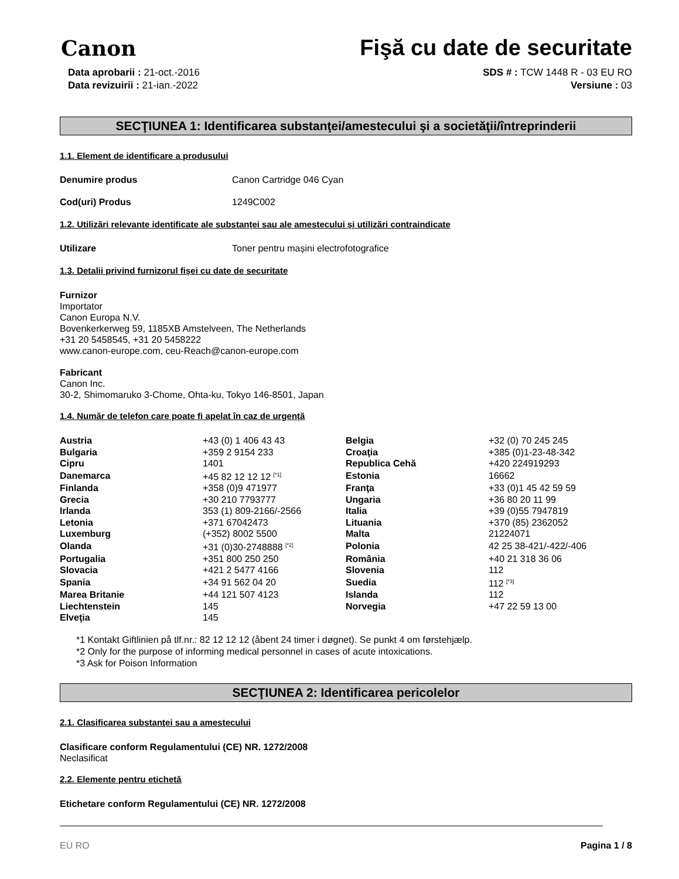Canon
Fişă cu date de securitate
Data aprobarii : 21-oct.-2016
Data revizuirii : 21-ian.-2022
SDS # : TCW 1448 R - 03 EU RO
Versiune : 03
SECŢIUNEA 1: Identificarea substanţei/amestecului şi a societăţii/întreprinderii
1.1. Element de identificare a produsului
Denumire produs Canon Cartridge 046 Cyan
Cod(uri) Produs 1249C002
1.2. Utilizări relevante identificate ale substanței sau ale amestecului și utilizări contraindicate
Utilizare Toner pentru mașini electrofotografice
1.3. Detalii privind furnizorul fișei cu date de securitate
Furnizor
Importator
Canon Europa N.V.
Bovenkerkerweg 59, 1185XB Amstelveen, The Netherlands
+31 20 5458545, +31 20 5458222
www.canon-europe.com, ceu-Reach@canon-europe.com
Fabricant
Canon Inc.
30-2, Shimomaruko 3-Chome, Ohta-ku, Tokyo 146-8501, Japan
1.4. Număr de telefon care poate fi apelat în caz de urgență
| Austria | +43 (0) 1 406 43 43 | Belgia | +32 (0) 70 245 245 |
| Bulgaria | +359 2 9154 233 | Croaţia | +385 (0)1-23-48-342 |
| Cipru | 1401 | Republica Cehă | +420 224919293 |
| Danemarca | +45 82 12 12 12 <sup>[*1]</sup> | Estonia | 16662 |
| Finlanda | +358 (0)9 471977 | Franţa | +33 (0)1 45 42 59 59 |
| Grecia | +30 210 7793777 | Ungaria | +36 80 20 11 99 |
| Irlanda | 353 (1) 809-2166/-2566 | Italia | +39 (0)55 7947819 |
| Letonia | +371 67042473 | Lituania | +370 (85) 2362052 |
| Luxemburg | (+352) 8002 5500 | Malta | 21224071 |
| Olanda | +31 (0)30-2748888 <sup>[*2]</sup> | Polonia | 42 25 38-421/-422/-406 |
| Portugalia | +351 800 250 250 | România | +40 21 318 36 06 |
| Slovacia | +421 2 5477 4166 | Slovenia | 112 |
| Spania | +34 91 562 04 20 | Suedia | 112 <sup>[*3]</sup> |
| Marea Britanie | +44 121 507 4123 | Islanda | 112 |
| Liechtenstein | 145 | Norvegia | +47 22 59 13 00 |
| Elveţia | 145 | | |
*1 Kontakt Giftlinien på tlf.nr.: 82 12 12 12 (åbent 24 timer i døgnet). Se punkt 4 om førstehjælp.
*2 Only for the purpose of informing medical personnel in cases of acute intoxications.
*3 Ask for Poison Information
SECŢIUNEA 2: Identificarea pericolelor
2.1. Clasificarea substanţei sau a amestecului
Clasificare conform Regulamentului (CE) NR. 1272/2008
Neclasificat
2.2. Elemente pentru etichetă
Etichetare conform Regulamentului (CE) NR. 1272/2008
EU RO Pagina 1 / 8